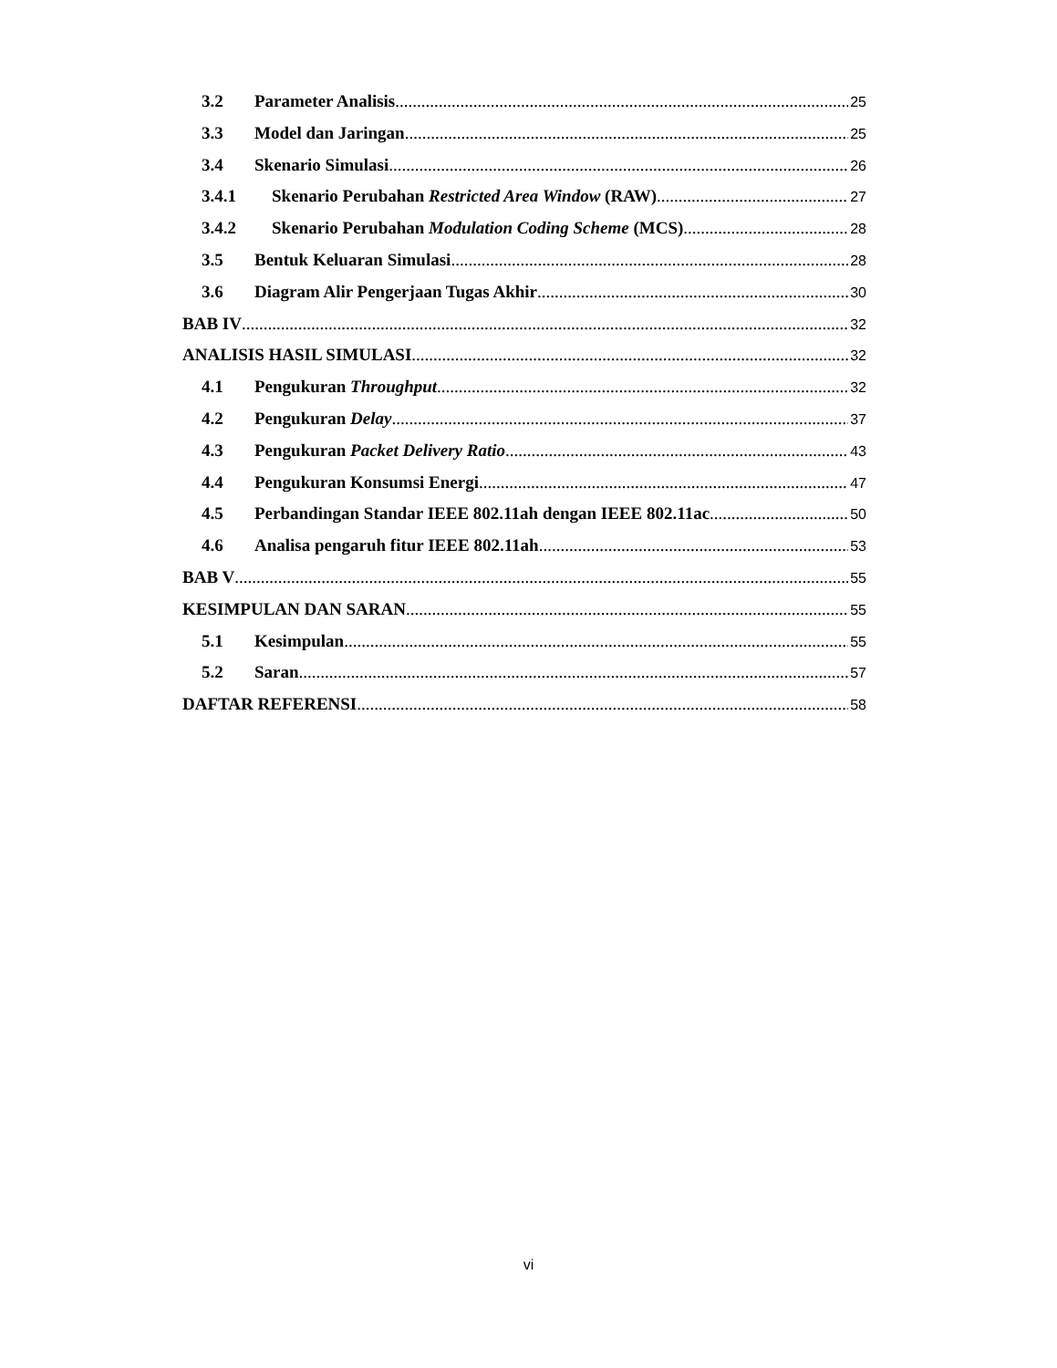3.2 Parameter Analisis 25
3.3 Model dan Jaringan 25
3.4 Skenario Simulasi 26
3.4.1 Skenario Perubahan Restricted Area Window (RAW) 27
3.4.2 Skenario Perubahan Modulation Coding Scheme (MCS) 28
3.5 Bentuk Keluaran Simulasi 28
3.6 Diagram Alir Pengerjaan Tugas Akhir 30
BAB IV 32
ANALISIS HASIL SIMULASI 32
4.1 Pengukuran Throughput 32
4.2 Pengukuran Delay 37
4.3 Pengukuran Packet Delivery Ratio 43
4.4 Pengukuran Konsumsi Energi 47
4.5 Perbandingan Standar IEEE 802.11ah dengan IEEE 802.11ac 50
4.6 Analisa pengaruh fitur IEEE 802.11ah 53
BAB V 55
KESIMPULAN DAN SARAN 55
5.1 Kesimpulan 55
5.2 Saran 57
DAFTAR REFERENSI 58
vi